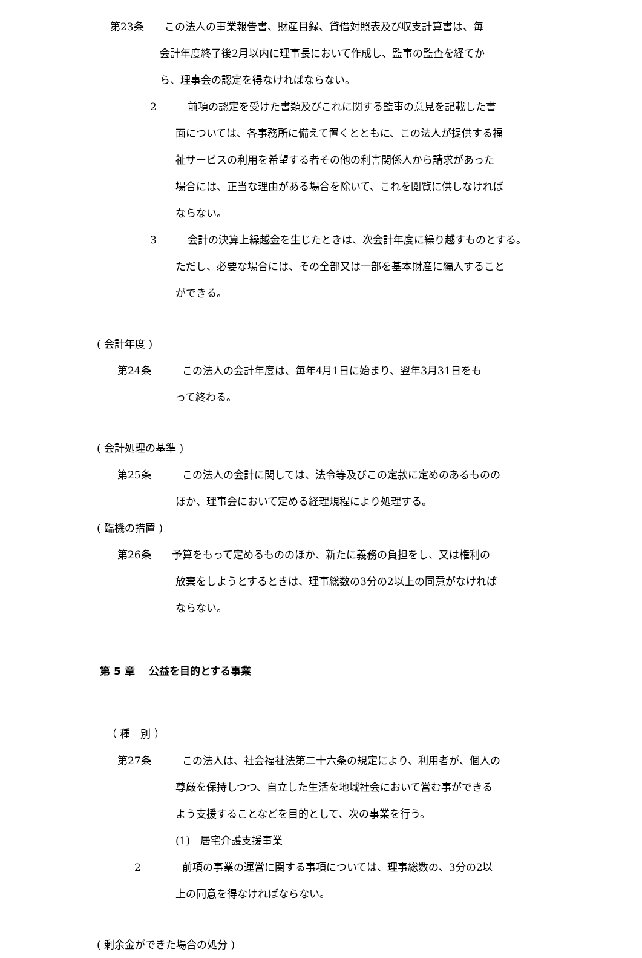第23条　　この法人の事業報告書、財産目録、貸借対照表及び収支計算書は、毎
会計年度終了後2月以内に理事長において作成し、監事の監査を経てか
ら、理事会の認定を得なければならない。
2　　　前項の認定を受けた書類及びこれに関する監事の意見を記載した書
面については、各事務所に備えて置くとともに、この法人が提供する福
祉サービスの利用を希望する者その他の利害関係人から請求があった
場合には、正当な理由がある場合を除いて、これを閲覧に供しなければ
ならない。
3　　　会計の決算上繰越金を生じたときは、次会計年度に繰り越すものとする。
ただし、必要な場合には、その全部又は一部を基本財産に編入すること
ができる。
( 会計年度 )
第24条　　　この法人の会計年度は、毎年4月1日に始まり、翌年3月31日をも
って終わる。
( 会計処理の基準 )
第25条　　　この法人の会計に関しては、法令等及びこの定款に定めのあるものの
ほか、理事会において定める経理規程により処理する。
( 臨機の措置 )
第26条　　予算をもって定めるもののほか、新たに義務の負担をし、又は権利の
放棄をしようとするときは、理事総数の3分の2以上の同意がなければ
ならない。
第 5 章　 公益を目的とする事業
（ 種　別 ）
第27条　　　この法人は、社会福祉法第二十六条の規定により、利用者が、個人の
尊厳を保持しつつ、自立した生活を地域社会において営む事ができる
よう支援することなどを目的として、次の事業を行う。
(1)　居宅介護支援事業
2　　　　前項の事業の運営に関する事項については、理事総数の、3分の2以
上の同意を得なければならない。
( 剰余金ができた場合の処分 )